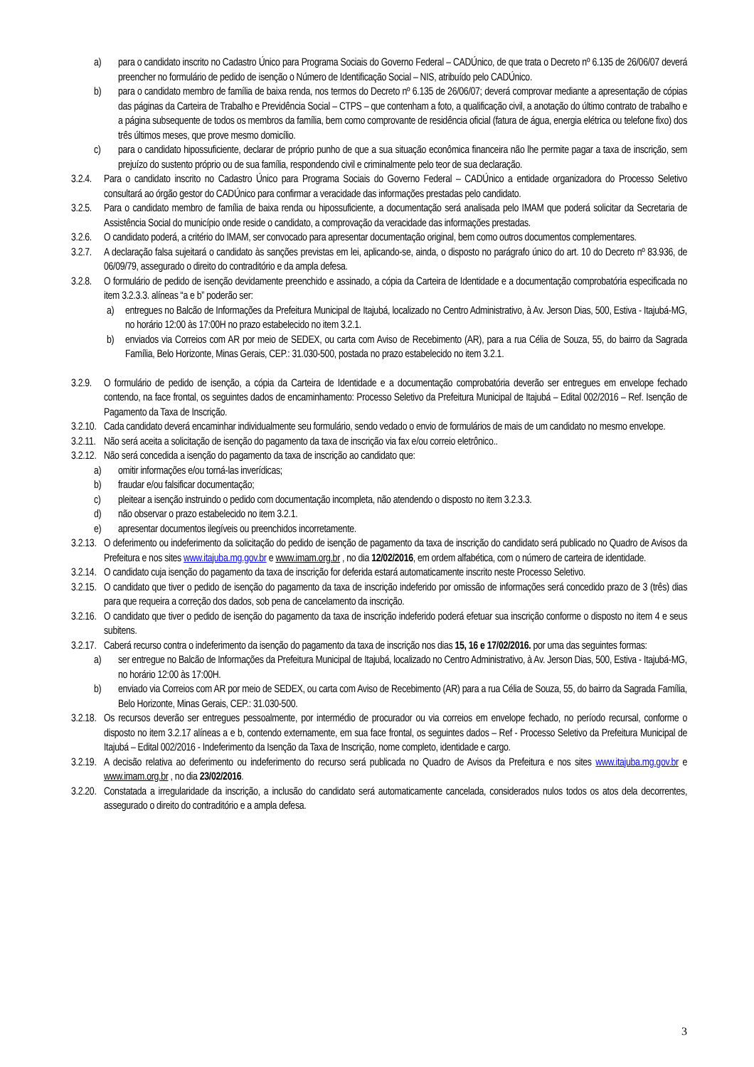a) para o candidato inscrito no Cadastro Único para Programa Sociais do Governo Federal – CADÚnico, de que trata o Decreto nº 6.135 de 26/06/07 deverá preencher no formulário de pedido de isenção o Número de Identificação Social – NIS, atribuído pelo CADÚnico.
b) para o candidato membro de família de baixa renda, nos termos do Decreto nº 6.135 de 26/06/07; deverá comprovar mediante a apresentação de cópias das páginas da Carteira de Trabalho e Previdência Social – CTPS – que contenham a foto, a qualificação civil, a anotação do último contrato de trabalho e a página subsequente de todos os membros da família, bem como comprovante de residência oficial (fatura de água, energia elétrica ou telefone fixo) dos três últimos meses, que prove mesmo domicílio.
c) para o candidato hipossuficiente, declarar de próprio punho de que a sua situação econômica financeira não lhe permite pagar a taxa de inscrição, sem prejuízo do sustento próprio ou de sua família, respondendo civil e criminalmente pelo teor de sua declaração.
3.2.4. Para o candidato inscrito no Cadastro Único para Programa Sociais do Governo Federal – CADÚnico a entidade organizadora do Processo Seletivo consultará ao órgão gestor do CADÚnico para confirmar a veracidade das informações prestadas pelo candidato.
3.2.5. Para o candidato membro de família de baixa renda ou hipossuficiente, a documentação será analisada pelo IMAM que poderá solicitar da Secretaria de Assistência Social do município onde reside o candidato, a comprovação da veracidade das informações prestadas.
3.2.6. O candidato poderá, a critério do IMAM, ser convocado para apresentar documentação original, bem como outros documentos complementares.
3.2.7. A declaração falsa sujeitará o candidato às sanções previstas em lei, aplicando-se, ainda, o disposto no parágrafo único do art. 10 do Decreto nº 83.936, de 06/09/79, assegurado o direito do contraditório e da ampla defesa.
3.2.8. O formulário de pedido de isenção devidamente preenchido e assinado, a cópia da Carteira de Identidade e a documentação comprobatória especificada no item 3.2.3.3. alíneas “a e b” poderão ser:
a) entregues no Balcão de Informações da Prefeitura Municipal de Itajubá, localizado no Centro Administrativo, à Av. Jerson Dias, 500, Estiva - Itajubá-MG, no horário 12:00 às 17:00H no prazo estabelecido no item 3.2.1.
b) enviados via Correios com AR por meio de SEDEX, ou carta com Aviso de Recebimento (AR), para a rua Célia de Souza, 55, do bairro da Sagrada Família, Belo Horizonte, Minas Gerais, CEP.: 31.030-500, postada no prazo estabelecido no item 3.2.1.
3.2.9. O formulário de pedido de isenção, a cópia da Carteira de Identidade e a documentação comprobatória deverão ser entregues em envelope fechado contendo, na face frontal, os seguintes dados de encaminhamento: Processo Seletivo da Prefeitura Municipal de Itajubá – Edital 002/2016 – Ref. Isenção de Pagamento da Taxa de Inscrição.
3.2.10. Cada candidato deverá encaminhar individualmente seu formulário, sendo vedado o envio de formulários de mais de um candidato no mesmo envelope.
3.2.11. Não será aceita a solicitação de isenção do pagamento da taxa de inscrição via fax e/ou correio eletrônico..
3.2.12. Não será concedida a isenção do pagamento da taxa de inscrição ao candidato que:
a) omitir informações e/ou torná-las inverídicas;
b) fraudar e/ou falsificar documentação;
c) pleitear a isenção instruindo o pedido com documentação incompleta, não atendendo o disposto no item 3.2.3.3.
d) não observar o prazo estabelecido no item 3.2.1.
e) apresentar documentos ilegíveis ou preenchidos incorretamente.
3.2.13. O deferimento ou indeferimento da solicitação do pedido de isenção de pagamento da taxa de inscrição do candidato será publicado no Quadro de Avisos da Prefeitura e nos sites www.itajuba.mg.gov.br e www.imam.org.br , no dia 12/02/2016, em ordem alfabética, com o número de carteira de identidade.
3.2.14. O candidato cuja isenção do pagamento da taxa de inscrição for deferida estará automaticamente inscrito neste Processo Seletivo.
3.2.15. O candidato que tiver o pedido de isenção do pagamento da taxa de inscrição indeferido por omissão de informações será concedido prazo de 3 (três) dias para que requeira a correção dos dados, sob pena de cancelamento da inscrição.
3.2.16. O candidato que tiver o pedido de isenção do pagamento da taxa de inscrição indeferido poderá efetuar sua inscrição conforme o disposto no item 4 e seus subitens.
3.2.17. Caberá recurso contra o indeferimento da isenção do pagamento da taxa de inscrição nos dias 15, 16 e 17/02/2016. por uma das seguintes formas:
a) ser entregue no Balcão de Informações da Prefeitura Municipal de Itajubá, localizado no Centro Administrativo, à Av. Jerson Dias, 500, Estiva - Itajubá-MG, no horário 12:00 às 17:00H.
b) enviado via Correios com AR por meio de SEDEX, ou carta com Aviso de Recebimento (AR) para a rua Célia de Souza, 55, do bairro da Sagrada Família, Belo Horizonte, Minas Gerais, CEP.: 31.030-500.
3.2.18. Os recursos deverão ser entregues pessoalmente, por intermédio de procurador ou via correios em envelope fechado, no período recursal, conforme o disposto no item 3.2.17 alíneas a e b, contendo externamente, em sua face frontal, os seguintes dados – Ref - Processo Seletivo da Prefeitura Municipal de Itajubá – Edital 002/2016 - Indeferimento da Isenção da Taxa de Inscrição, nome completo, identidade e cargo.
3.2.19. A decisão relativa ao deferimento ou indeferimento do recurso será publicada no Quadro de Avisos da Prefeitura e nos sites www.itajuba.mg.gov.br e www.imam.org.br , no dia 23/02/2016.
3.2.20. Constatada a irregularidade da inscrição, a inclusão do candidato será automaticamente cancelada, considerados nulos todos os atos dela decorrentes, assegurado o direito do contraditório e a ampla defesa.
3